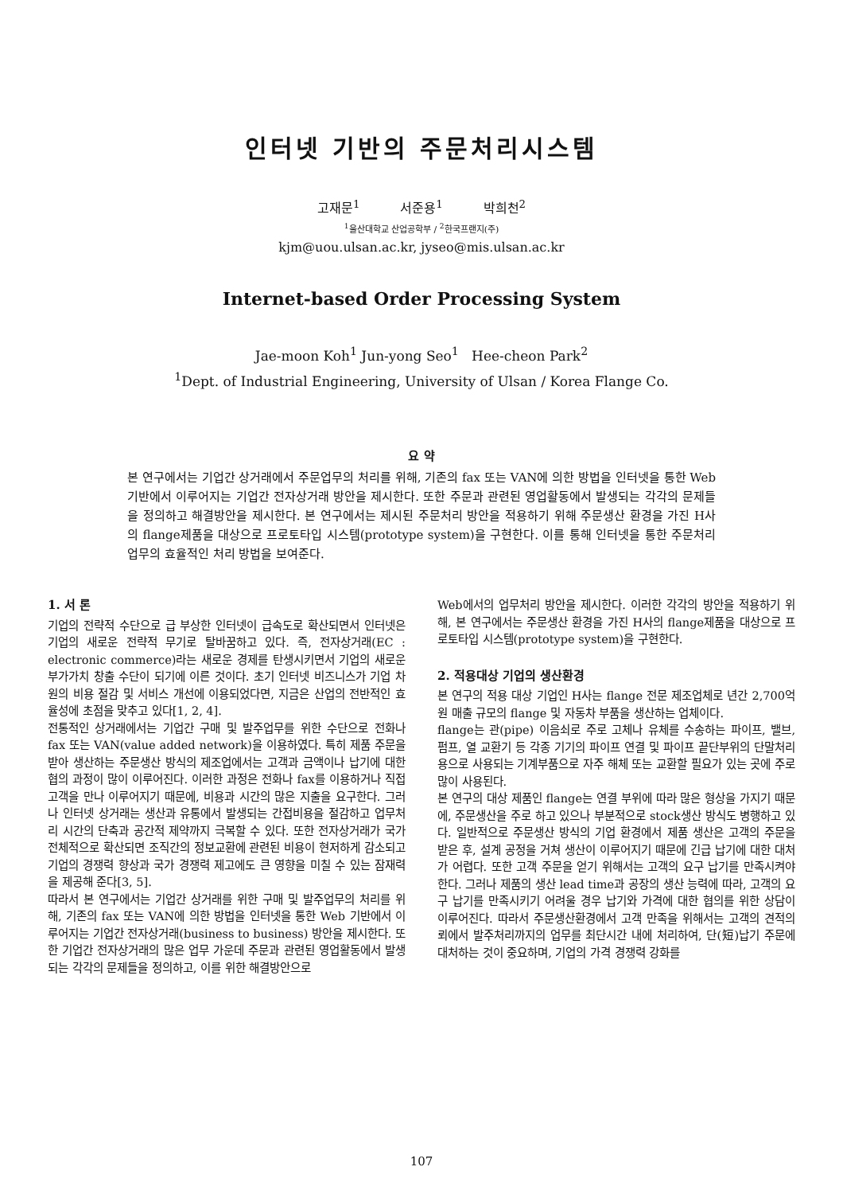인터넷 기반의 주문처리시스템
고재문<sup>1</sup> 서준용<sup>1</sup> 박희천<sup>2</sup>
<sup>1</sup> 울산대학교 산업공학부 / <sup>2</sup>한국프랜지(주)
kjm@uou.ulsan.ac.kr, jyseo@mis.ulsan.ac.kr
Internet-based Order Processing System
Jae-moon Koh<sup>1</sup> Jun-yong Seo<sup>1</sup> Hee-cheon Park<sup>2</sup>
<sup>1</sup> Dept. of Industrial Engineering, University of Ulsan / Korea Flange Co.
요 약
본 연구에서는 기업간 상거래에서 주문업무의 처리를 위해, 기존의 fax 또는 VAN에 의한 방법을 인터넷을 통한 Web 기반에서 이루어지는 기업간 전자상거래 방안을 제시한다. 또한 주문과 관련된 영업활동에서 발생되는 각각의 문제들을 정의하고 해결방안을 제시한다. 본 연구에서는 제시된 주문처리 방안을 적용하기 위해 주문생산 환경을 가진 H사의 flange제품을 대상으로 프로토타입 시스템(prototype system)을 구현한다. 이를 통해 인터넷을 통한 주문처리 업무의 효율적인 처리 방법을 보여준다.
1. 서 론
기업의 전략적 수단으로 급 부상한 인터넷이 급속도로 확산되면서 인터넷은 기업의 새로운 전략적 무기로 탈바꿈하고 있다. 즉, 전자상거래(EC : electronic commerce)라는 새로운 경제를 탄생시키면서 기업의 새로운 부가가치 창출 수단이 되기에 이른 것이다. 초기 인터넷 비즈니스가 기업 차원의 비용 절감 및 서비스 개선에 이용되었다면, 지금은 산업의 전반적인 효율성에 초점을 맞추고 있다[1, 2, 4].
전통적인 상거래에서는 기업간 구매 및 발주업무를 위한 수단으로 전화나 fax 또는 VAN(value added network)을 이용하였다. 특히 제품 주문을 받아 생산하는 주문생산 방식의 제조업에서는 고객과 금액이나 납기에 대한 협의 과정이 많이 이루어진다. 이러한 과정은 전화나 fax를 이용하거나 직접 고객을 만나 이루어지기 때문에, 비용과 시간의 많은 지출을 요구한다. 그러나 인터넷 상거래는 생산과 유통에서 발생되는 간접비용을 절감하고 업무처리 시간의 단축과 공간적 제약까지 극복할 수 있다. 또한 전자상거래가 국가 전체적으로 확산되면 조직간의 정보교환에 관련된 비용이 현저하게 감소되고 기업의 경쟁력 향상과 국가 경쟁력 제고에도 큰 영향을 미칠 수 있는 잠재력을 제공해 준다[3, 5].
따라서 본 연구에서는 기업간 상거래를 위한 구매 및 발주업무의 처리를 위해, 기존의 fax 또는 VAN에 의한 방법을 인터넷을 통한 Web 기반에서 이루어지는 기업간 전자상거래(business to business) 방안을 제시한다. 또한 기업간 전자상거래의 많은 업무 가운데 주문과 관련된 영업활동에서 발생되는 각각의 문제들을 정의하고, 이를 위한 해결방안으로
Web에서의 업무처리 방안을 제시한다. 이러한 각각의 방안을 적용하기 위해, 본 연구에서는 주문생산 환경을 가진 H사의 flange제품을 대상으로 프로토타입 시스템(prototype system)을 구현한다.
2. 적용대상 기업의 생산환경
본 연구의 적용 대상 기업인 H사는 flange 전문 제조업체로 년간 2,700억 원 매출 규모의 flange 및 자동차 부품을 생산하는 업체이다.
flange는 관(pipe) 이음쇠로 주로 고체나 유체를 수송하는 파이프, 밸브, 펌프, 열 교환기 등 각종 기기의 파이프 연결 및 파이프 끝단부위의 단말처리용으로 사용되는 기계부품으로 자주 해체 또는 교환할 필요가 있는 곳에 주로 많이 사용된다.
본 연구의 대상 제품인 flange는 연결 부위에 따라 많은 형상을 가지기 때문에, 주문생산을 주로 하고 있으나 부분적으로 stock생산 방식도 병행하고 있다. 일반적으로 주문생산 방식의 기업 환경에서 제품 생산은 고객의 주문을 받은 후, 설계 공정을 거쳐 생산이 이루어지기 때문에 긴급 납기에 대한 대처가 어렵다. 또한 고객 주문을 얻기 위해서는 고객의 요구 납기를 만족시켜야 한다. 그러나 제품의 생산 lead time과 공장의 생산 능력에 따라, 고객의 요구 납기를 만족시키기 어려울 경우 납기와 가격에 대한 협의를 위한 상담이 이루어진다. 따라서 주문생산환경에서 고객 만족을 위해서는 고객의 견적의뢰에서 발주처리까지의 업무를 최단시간 내에 처리하여, 단(短)납기 주문에 대처하는 것이 중요하며, 기업의 가격 경쟁력 강화를
107